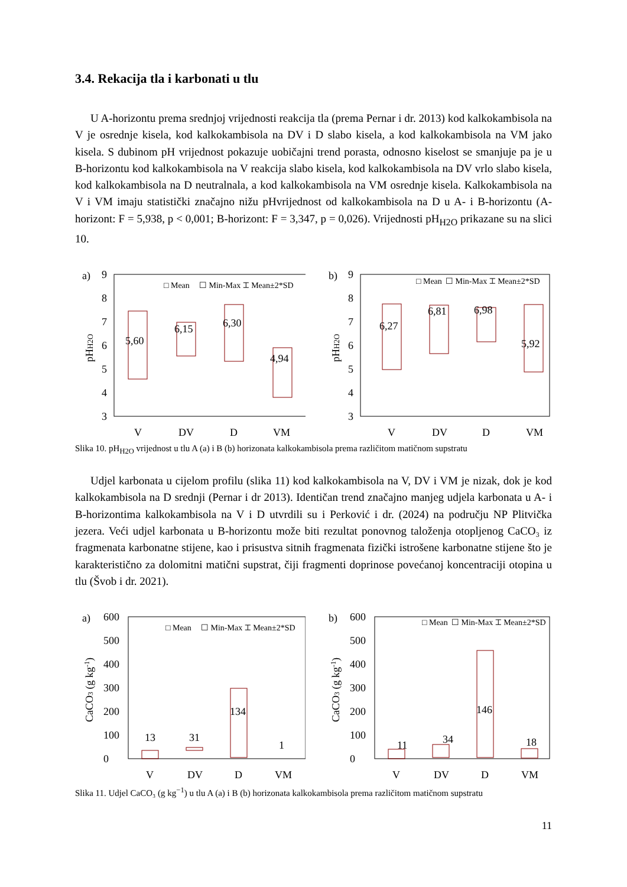3.4. Rekacija tla i karbonati u tlu
U A-horizontu prema srednjoj vrijednosti reakcija tla (prema Pernar i dr. 2013) kod kalkokambisola na V je osrednje kisela, kod kalkokambisola na DV i D slabo kisela, a kod kalkokambisola na VM jako kisela. S dubinom pH vrijednost pokazuje uobičajni trend porasta, odnosno kiselost se smanjuje pa je u B-horizontu kod kalkokambisola na V reakcija slabo kisela, kod kalkokambisola na DV vrlo slabo kisela, kod kalkokambisola na D neutralnala, a kod kalkokambisola na VM osrednje kisela. Kalkokambisola na V i VM imaju statistički značajno nižu pHvrijednost od kalkokambisola na D u A- i B-horizontu (A-horizont: F = 5,938, p < 0,001; B-horizont: F = 3,347, p = 0,026). Vrijednosti pH<sub>H2O</sub> prikazane su na slici 10.
a)
9
8
7
6
5
4
3
pHH2O
□ Mean
☐ Min-Max ⌶ Mean±2*SD
5,60
6,15
6,30
4,94
V
DV
D
VM
b)
9
8
7
6
5
4
3
pHH2O
□ Mean
☐ Min-Max ⌶ Mean±2*SD
6,27
6,81
6,98
5,92
V
DV
D
VM
Slika 10. pH<sub>H2O</sub> vrijednost u tlu A (a) i B (b) horizonata kalkokambisola prema različitom matičnom supstratu
Udjel karbonata u cijelom profilu (slika 11) kod kalkokambisola na V, DV i VM je nizak, dok je kod kalkokambisola na D srednji (Pernar i dr 2013). Identičan trend značajno manjeg udjela karbonata u A- i B-horizontima kalkokambisola na V i D utvrdili su i Perković i dr. (2024) na području NP Plitvička jezera. Veći udjel karbonata u B-horizontu može biti rezultat ponovnog taloženja otopljenog CaCO₃ iz fragmenata karbonatne stijene, kao i prisustva sitnih fragmenata fizički istrošene karbonatne stijene što je karakteristično za dolomitni matični supstrat, čiji fragmenti doprinose povećanoj koncentraciji otopina u tlu (Švob i dr. 2021).
a)
600
500
400
300
200
100
0
CaCO3 (g kg-1)
□ Mean
☐ Min-Max ⌶ Mean±2*SD
13
31
134
1
V
DV
D
VM
b)
600
500
400
300
200
100
0
CaCO3 (g kg-1)
□ Mean
☐ Min-Max ⌶ Mean±2*SD
11
34
146
18
V
DV
D
VM
Slika 11. Udjel CaCO₃ (g kg<sup>−1</sup>) u tlu A (a) i B (b) horizonata kalkokambisola prema različitom matičnom supstratu
11